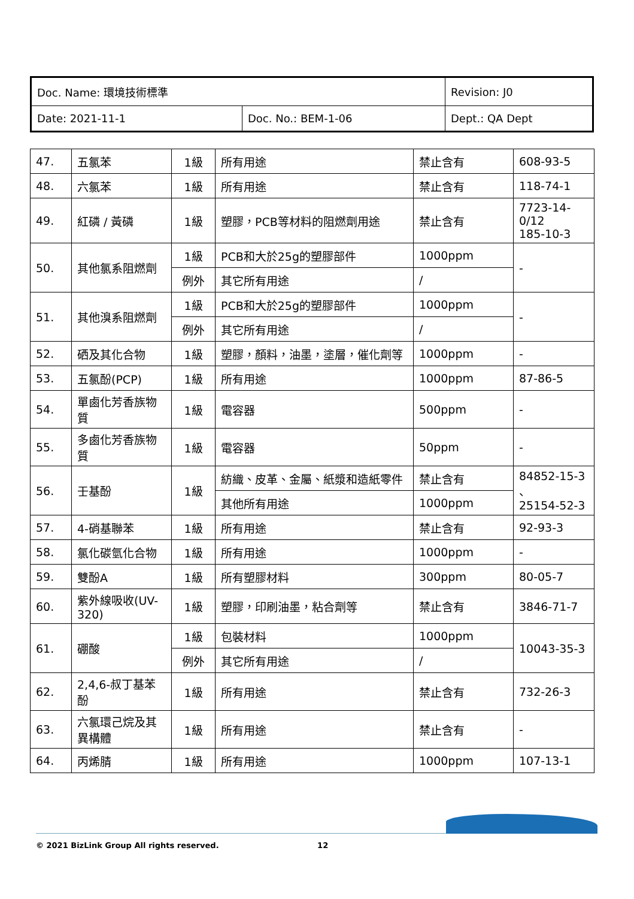| Doc. Name: 環境技術標準 | | Revision: J0 |
| Date: 2021-11-1 | Doc. No.: BEM-1-06 | Dept.: QA Dept |
| 47. | 五氯苯 | 1級 | 所有用途 | 禁止含有 | 608-93-5 |
| 48. | 六氯苯 | 1級 | 所有用途 | 禁止含有 | 118-74-1 |
| 49. | 紅磷 / 黃磷 | 1級 | 塑膠，PCB等材料的阻燃劑用途 | 禁止含有 | 7723-14-0/12 185-10-3 |
| 50. | 其他氯系阻燃劑 | 1級 | PCB和大於25g的塑膠部件 | 1000ppm | - |
| | | 例外 | 其它所有用途 | / | |
| 51. | 其他溴系阻燃劑 | 1級 | PCB和大於25g的塑膠部件 | 1000ppm | - |
| | | 例外 | 其它所有用途 | / | |
| 52. | 硒及其化合物 | 1級 | 塑膠，顏料，油墨，塗層，催化劑等 | 1000ppm | - |
| 53. | 五氯酚(PCP) | 1級 | 所有用途 | 1000ppm | 87-86-5 |
| 54. | 單鹵化芳香族物質 | 1級 | 電容器 | 500ppm | - |
| 55. | 多鹵化芳香族物質 | 1級 | 電容器 | 50ppm | - |
| 56. | 壬基酚 | 1級 | 紡織、皮革、金屬、紙漿和造紙零件 | 禁止含有 | 84852-15-3 、 25154-52-3 |
| | | | 其他所有用途 | 1000ppm | |
| 57. | 4-硝基聯苯 | 1級 | 所有用途 | 禁止含有 | 92-93-3 |
| 58. | 氯化碳氫化合物 | 1級 | 所有用途 | 1000ppm | - |
| 59. | 雙酚A | 1級 | 所有塑膠材料 | 300ppm | 80-05-7 |
| 60. | 紫外線吸收(UV-320) | 1級 | 塑膠，印刷油墨，粘合劑等 | 禁止含有 | 3846-71-7 |
| 61. | 硼酸 | 1級 | 包裝材料 | 1000ppm | 10043-35-3 |
| | | 例外 | 其它所有用途 | / | |
| 62. | 2,4,6-叔丁基苯酚 | 1級 | 所有用途 | 禁止含有 | 732-26-3 |
| 63. | 六氯環己烷及其異構體 | 1級 | 所有用途 | 禁止含有 | - |
| 64. | 丙烯腈 | 1級 | 所有用途 | 1000ppm | 107-13-1 |
© 2021 BizLink Group All rights reserved. 12